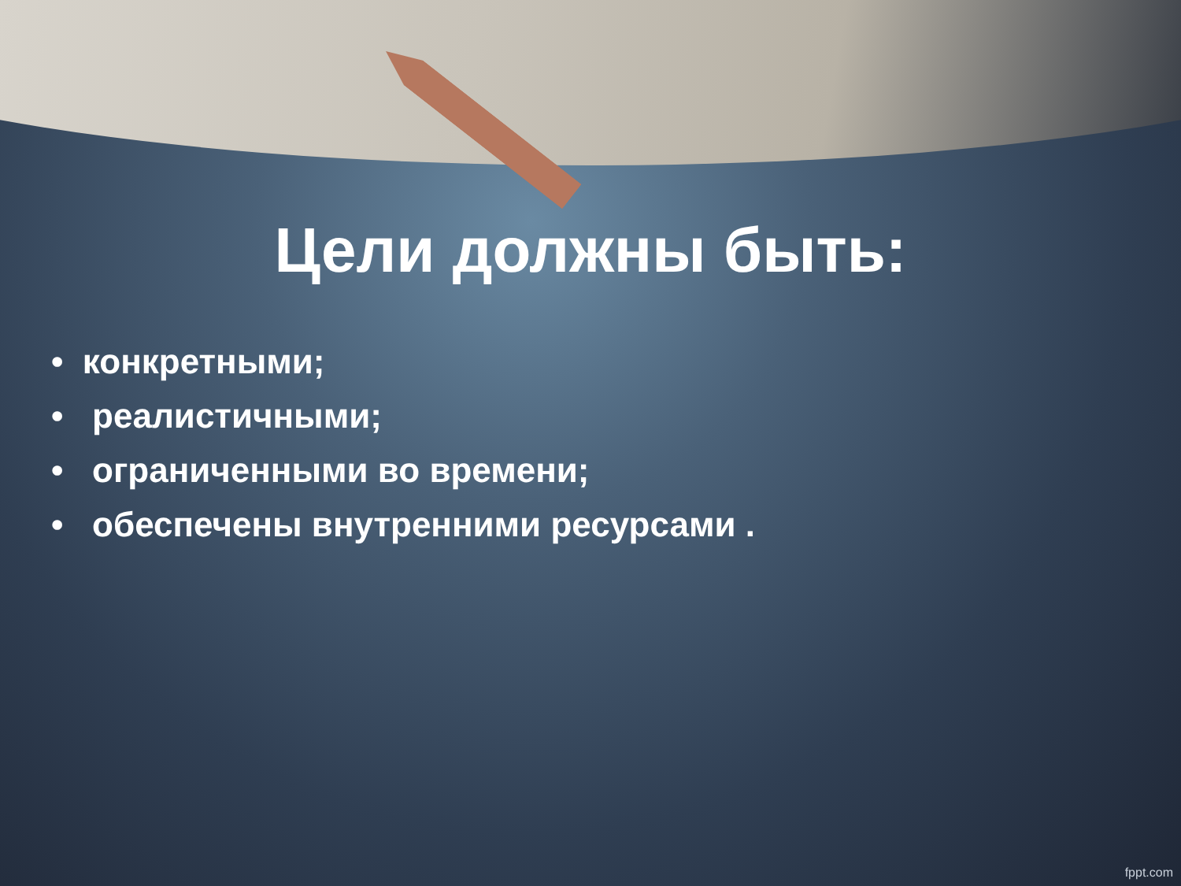Цели должны быть:
• конкретными;
• реалистичными;
• ограниченными во времени;
• обеспечены внутренними ресурсами .
fppt.com